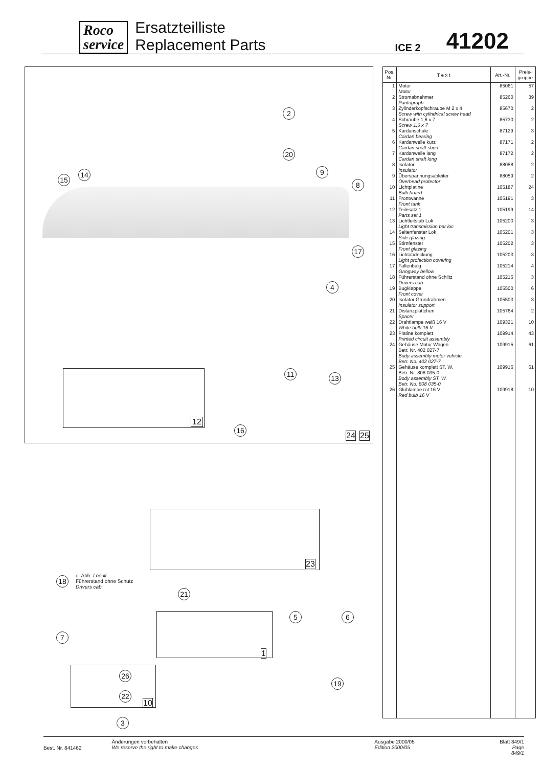Roco
service
Ersatzteilliste
Replacement Parts
ICE 2
41202
2
20
15
14 9
8
17
4
12
11 13
16
24 25
23
18
o. Abb. / no ill.
Führerstand ohne Schutz
Drivers cab
21
5 6
7
1
26
22
10
19
3
| Pos. Nr. | T e x t | Art.-Nr. | Preis- gruppe |
| --- | --- | --- | --- |
| 1 | Motor Motor | 85061 | 57 |
| 2 | Stromabnehmer Pantograph | 85260 | 39 |
| 3 | Zylinderkopfschraube M 2 x 4 Screw with cylindrical screw head | 85670 | 2 |
| 4 | Schraube 1,6 x 7 Screw 1,6 x 7 | 85730 | 2 |
| 5 | Kardanschale Cardan bearing | 87129 | 3 |
| 6 | Kardanwelle kurz Cardan shaft short | 87171 | 2 |
| 7 | Kardanwelle lang Cardan shaft long | 87172 | 2 |
| 8 | Isolator Insulator | 88058 | 2 |
| 9 | Überspannungsableiter Overhead protector | 88059 | 2 |
| 10 | Lichtplatine Bulb board | 105187 | 24 |
| 11 | Frontwanne Front tank | 105191 | 3 |
| 12 | Teilesatz 1 Parts set 1 | 105199 | 14 |
| 13 | Lichtleitstab Lok Light transmission bar loc | 105200 | 3 |
| 14 | Seitenfenster Lok Side glazing | 105201 | 3 |
| 15 | Stirnfenster Front glazing | 105202 | 3 |
| 16 | Lichtabdeckung Light profection covering | 105203 | 3 |
| 17 | Faltenbalg Gangway bellow | 105214 | 4 |
| 18 | Führerstand ohne Schlitz Drivers cab | 105215 | 3 |
| 19 | Bugklappe Front cover | 105500 | 6 |
| 20 | Isolator Grundrahmen Insulator support | 105503 | 3 |
| 21 | Distanzplättchen Spacer | 105764 | 2 |
| 22 | Drahtlampe weiß 16 V White bulb 16 V | 109321 | 10 |
| 23 | Platine komplett Printed circuit assembly | 109914 | 43 |
| 24 | Gehäuse Motor Wagen Betr. Nr. 402 027-7 Body assembly motor vehicle Betr. No. 402 027-7 | 109915 | 61 |
| 25 | Gehäuse komplett ST. W. Betr. Nr. 808 035-0 Body assembly ST. W. Betr. No. 808 035-0 | 109916 | 61 |
| 26 | Glühlampe rot 16 V Red bulb 16 V | 109918 | 10 |
Best. Nr. 841462
Änderungen vorbehalten
We reserve the right to make changes
Ausgabe 2000/05
Edition 2000/05
Blatt 849/1
Page 849/1